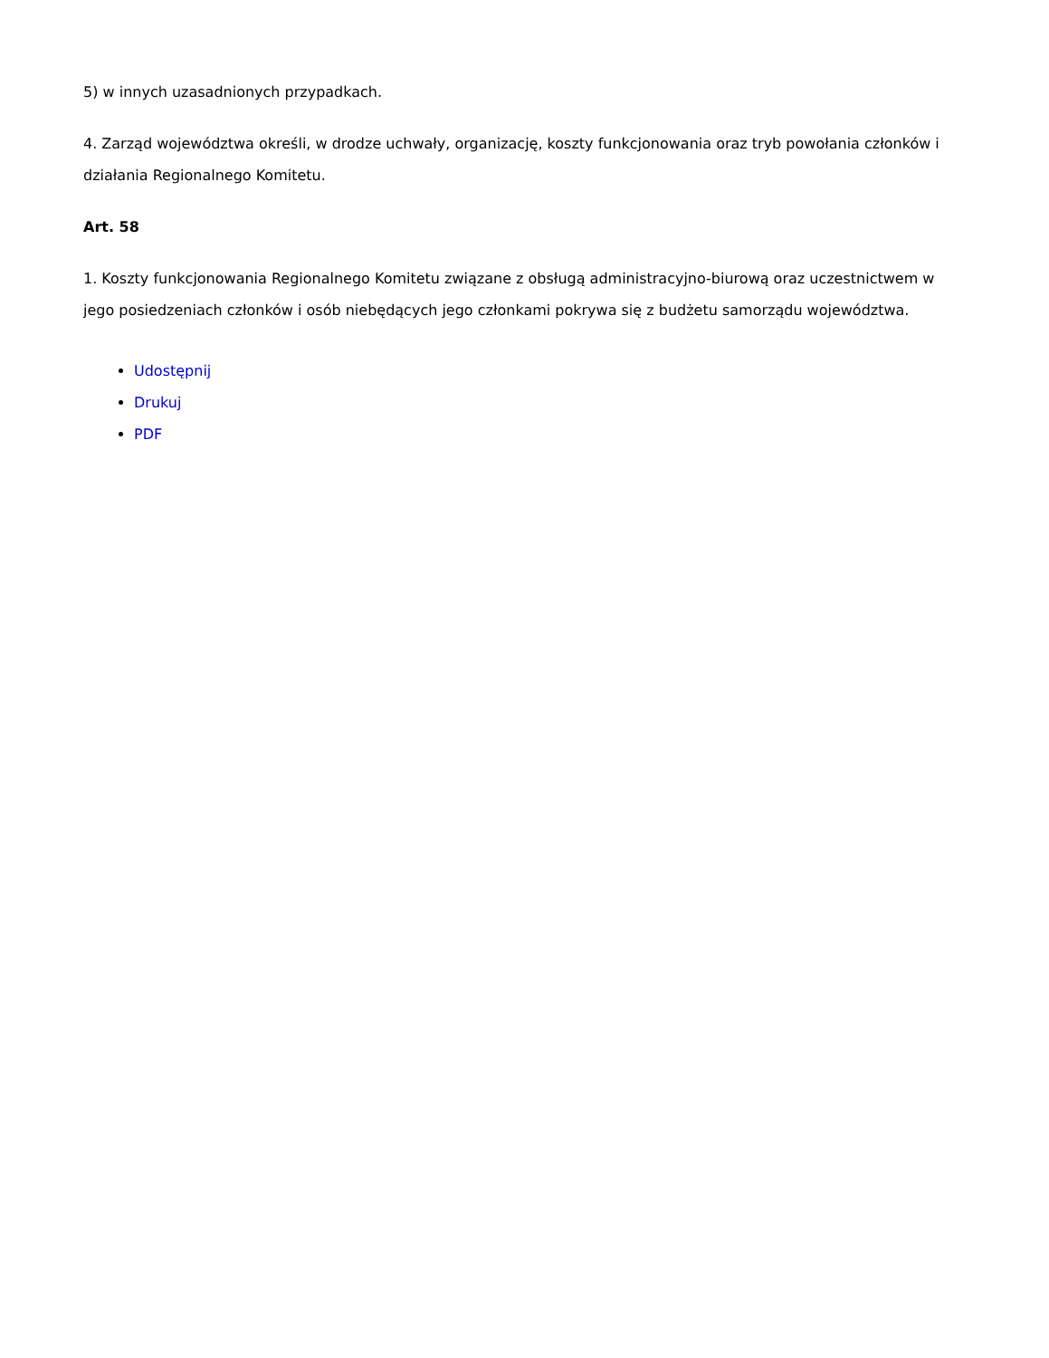5) w innych uzasadnionych przypadkach.
4. Zarząd województwa określi, w drodze uchwały, organizację, koszty funkcjonowania oraz tryb powołania członków i działania Regionalnego Komitetu.
Art. 58
1. Koszty funkcjonowania Regionalnego Komitetu związane z obsługą administracyjno-biurową oraz uczestnictwem w jego posiedzeniach członków i osób niebędących jego członkami pokrywa się z budżetu samorządu województwa.
Udostępnij
Drukuj
PDF